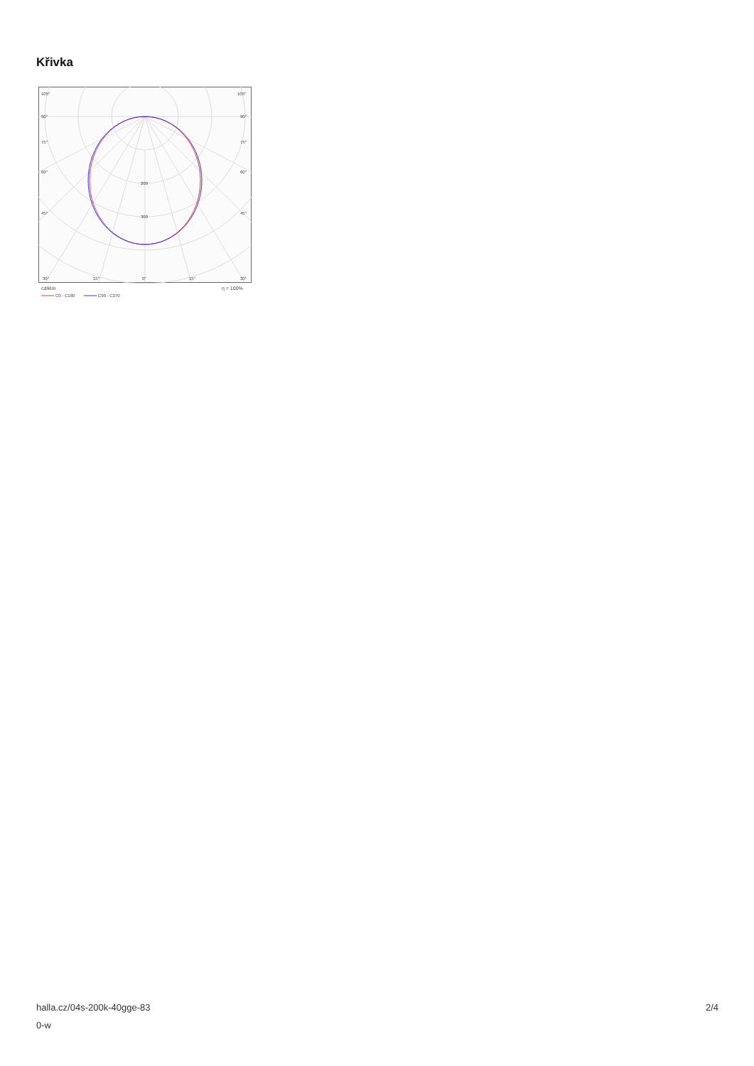Křivka
105°
105°
90°
90°
75°
75°
60°
60°
45°
45°
200
300
30°
15°
0°
15°
30°
cd/klm
η = 100%
C0 - C180
C90 - C270
halla.cz/04s-200k-40gge-83
0-w
2/4